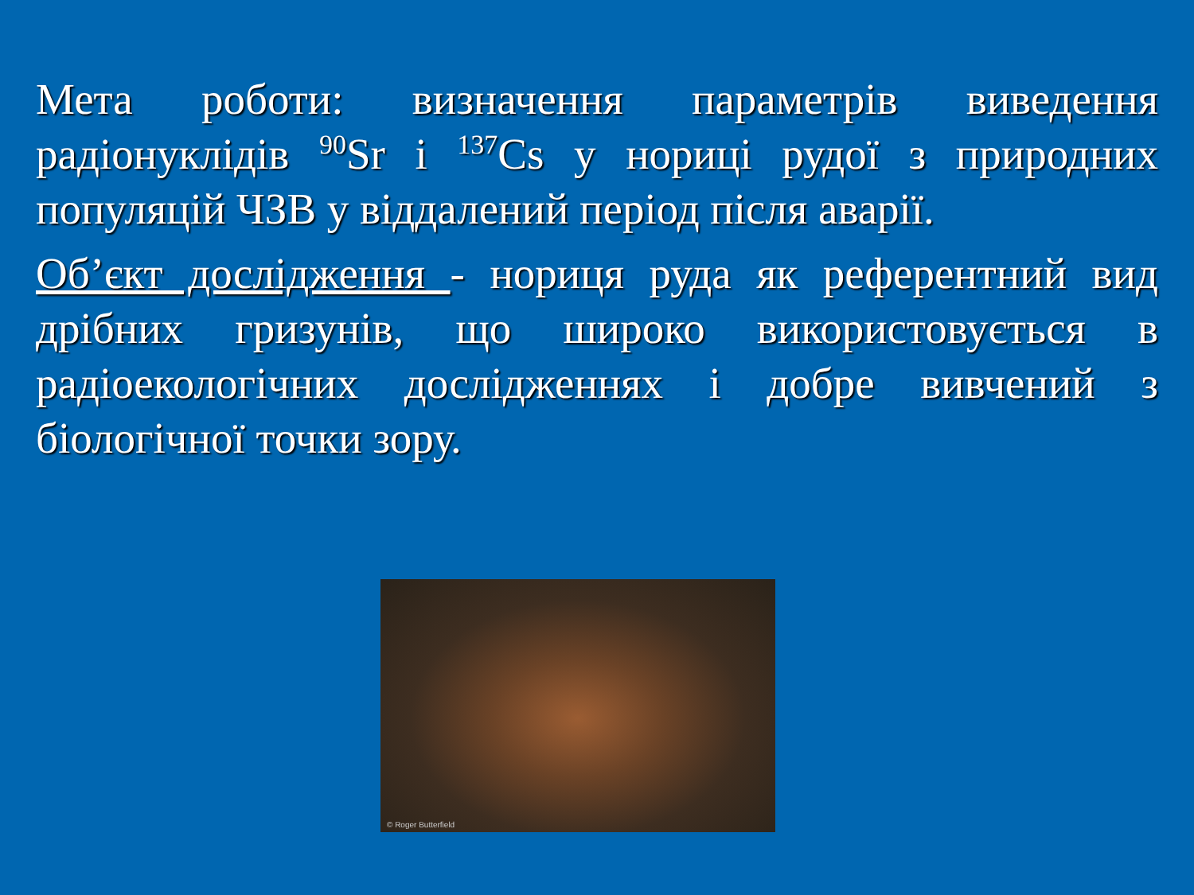Мета роботи: визначення параметрів виведення радіонуклідів <sup>90</sup>Sr і <sup>137</sup>Cs у нориці рудої з природних популяцій ЧЗВ у віддалений період після аварії.
Об’єкт дослідження - нориця руда як референтний вид дрібних гризунів, що широко використовується в радіоекологічних дослідженнях і добре вивчений з біологічної точки зору.
© Roger Butterfield